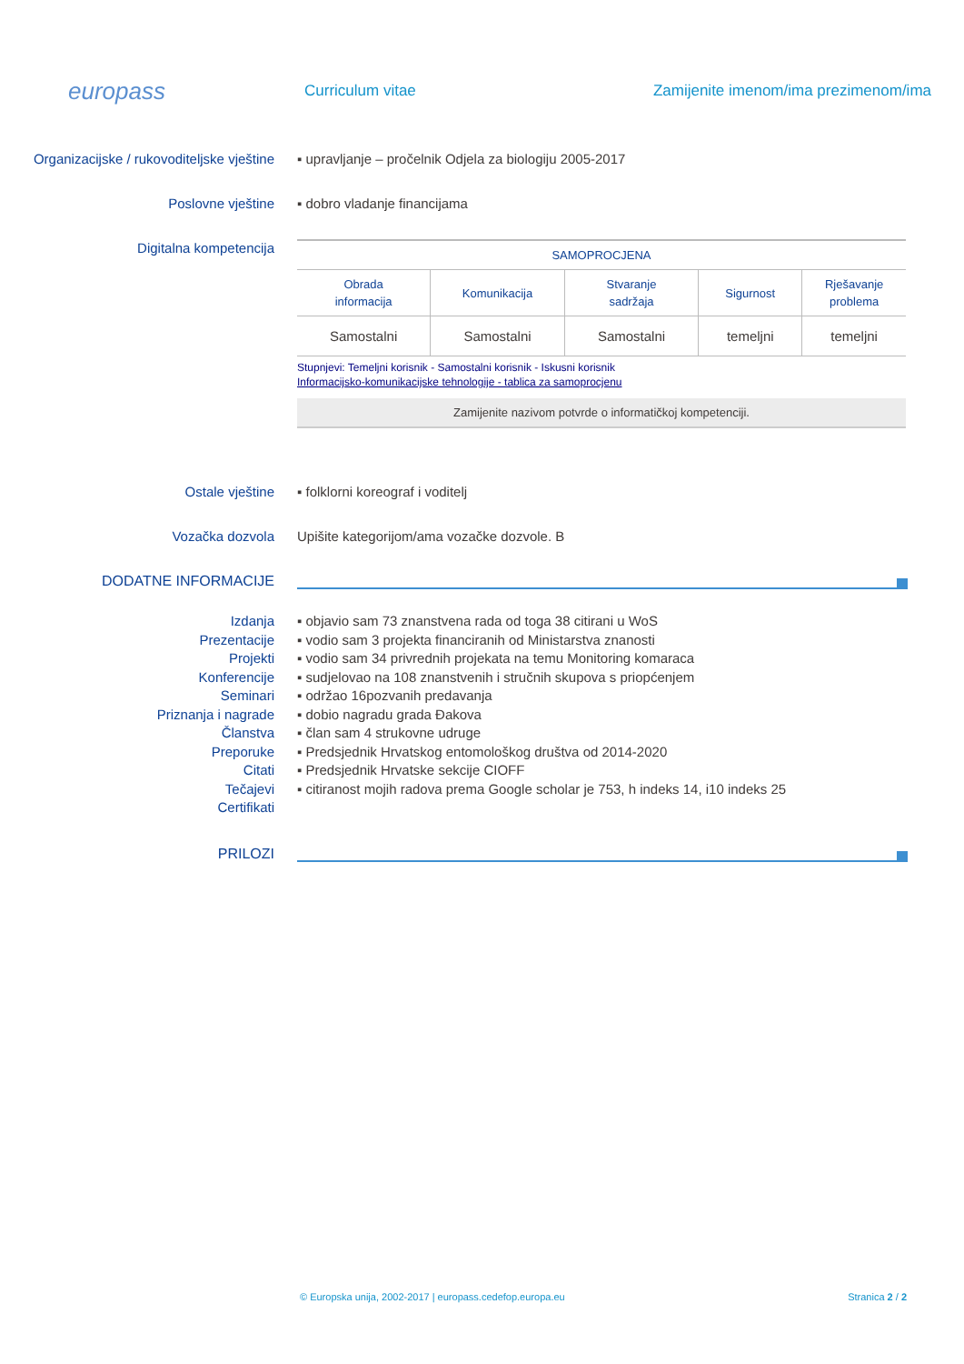europass
Curriculum vitae
Zamijenite imenom/ima prezimenom/ima
Organizacijske / rukovoditeljske vještine
▪ upravljanje – pročelnik Odjela za biologiju 2005-2017
Poslovne vještine ▪ dobro vladanje financijama
Digitalna kompetencija
| SAMOPROCJENA | | | | |
| --- | --- | --- | --- | --- |
| Obrada informacija | Komunikacija | Stvaranje sadržaja | Sigurnost | Rješavanje problema |
| Samostalni | Samostalni | Samostalni | temeljni | temeljni |
Stupnjevi: Temeljni korisnik - Samostalni korisnik - Iskusni korisnik
Informacijsko-komunikacijske tehnologije - tablica za samoprocjenu
Zamijenite nazivom potvrde o informatičkoj kompetenciji.
Ostale vještine ▪ folklorni koreograf i voditelj
Vozačka dozvola Upišite kategorijom/ama vozačke dozvole. B
DODATNE INFORMACIJE
Izdanja
Prezentacije
Projekti
Konferencije
Seminari
Priznanja i nagrade
Članstva
Preporuke
Citati
Tečajevi
Certifikati
▪ objavio sam 73 znanstvena rada od toga 38 citirani u WoS
▪ vodio sam 3 projekta financiranih od Ministarstva znanosti
▪ vodio sam 34 privrednih projekata na temu Monitoring komaraca
▪ sudjelovao na 108 znanstvenih i stručnih skupova s priopćenjem
▪ održao 16pozvanih predavanja
▪ dobio nagradu grada Đakova
▪ član sam 4 strukovne udruge
▪ Predsjednik Hrvatskog entomološkog društva od 2014-2020
▪ Predsjednik Hrvatske sekcije CIOFF
▪ citiranost mojih radova prema Google scholar je 753, h indeks 14, i10 indeks 25
PRILOZI
© Europska unija, 2002-2017 | europass.cedefop.europa.eu Stranica 2 / 2